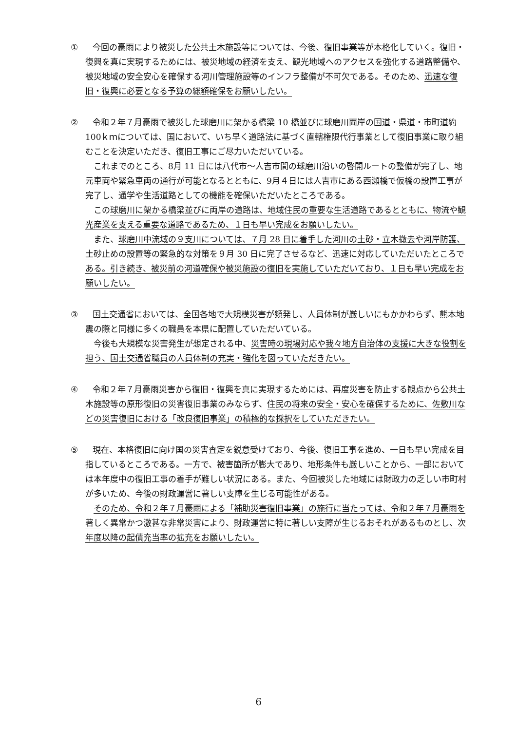① 今回の豪雨により被災した公共土木施設等については、今後、復旧事業等が本格化していく。復旧・復興を真に実現するためには、被災地域の経済を支え、観光地域へのアクセスを強化する道路整備や、被災地域の安全安心を確保する河川管理施設等のインフラ整備が不可欠である。そのため、迅速な復旧・復興に必要となる予算の総額確保をお願いしたい。
② 令和２年７月豪雨で被災した球磨川に架かる橋梁 10 橋並びに球磨川両岸の国道・県道・市町道約 100ｋｍについては、国において、いち早く道路法に基づく直轄権限代行事業として復旧事業に取り組むことを決定いただき、復旧工事にご尽力いただいている。
これまでのところ、8月 11 日には八代市～人吉市間の球磨川沿いの啓開ルートの整備が完了し、地元車両や緊急車両の通行が可能となるとともに、9月４日には人吉市にある西瀬橋で仮橋の設置工事が完了し、通学や生活道路としての機能を確保いただいたところである。
この球磨川に架かる橋梁並びに両岸の道路は、地域住民の重要な生活道路であるとともに、物流や観光産業を支える重要な道路であるため、１日も早い完成をお願いしたい。
また、球磨川中流域の９支川については、７月 28 日に着手した河川の土砂・立木撤去や河岸防護、土砂止めの設置等の緊急的な対策を９月 30 日に完了させるなど、迅速に対応していただいたところである。引き続き、被災前の河道確保や被災施設の復旧を実施していただいており、１日も早い完成をお願いしたい。
③ 国土交通省においては、全国各地で大規模災害が頻発し、人員体制が厳しいにもかかわらず、熊本地震の際と同様に多くの職員を本県に配置していただいている。
今後も大規模な災害発生が想定される中、災害時の現場対応や我々地方自治体の支援に大きな役割を担う、国土交通省職員の人員体制の充実・強化を図っていただきたい。
④ 令和２年７月豪雨災害から復旧・復興を真に実現するためには、再度災害を防止する観点から公共土木施設等の原形復旧の災害復旧事業のみならず、住民の将来の安全・安心を確保するために、佐敷川などの災害復旧における「改良復旧事業」の積極的な採択をしていただきたい。
⑤ 現在、本格復旧に向け国の災害査定を鋭意受けており、今後、復旧工事を進め、一日も早い完成を目指しているところである。一方で、被害箇所が膨大であり、地形条件も厳しいことから、一部においては本年度中の復旧工事の着手が難しい状況にある。また、今回被災した地域には財政力の乏しい市町村が多いため、今後の財政運営に著しい支障を生じる可能性がある。
そのため、令和２年７月豪雨による「補助災害復旧事業」の施行に当たっては、令和２年７月豪雨を著しく異常かつ激甚な非常災害により、財政運営に特に著しい支障が生じるおそれがあるものとし、次年度以降の起債充当率の拡充をお願いしたい。
6